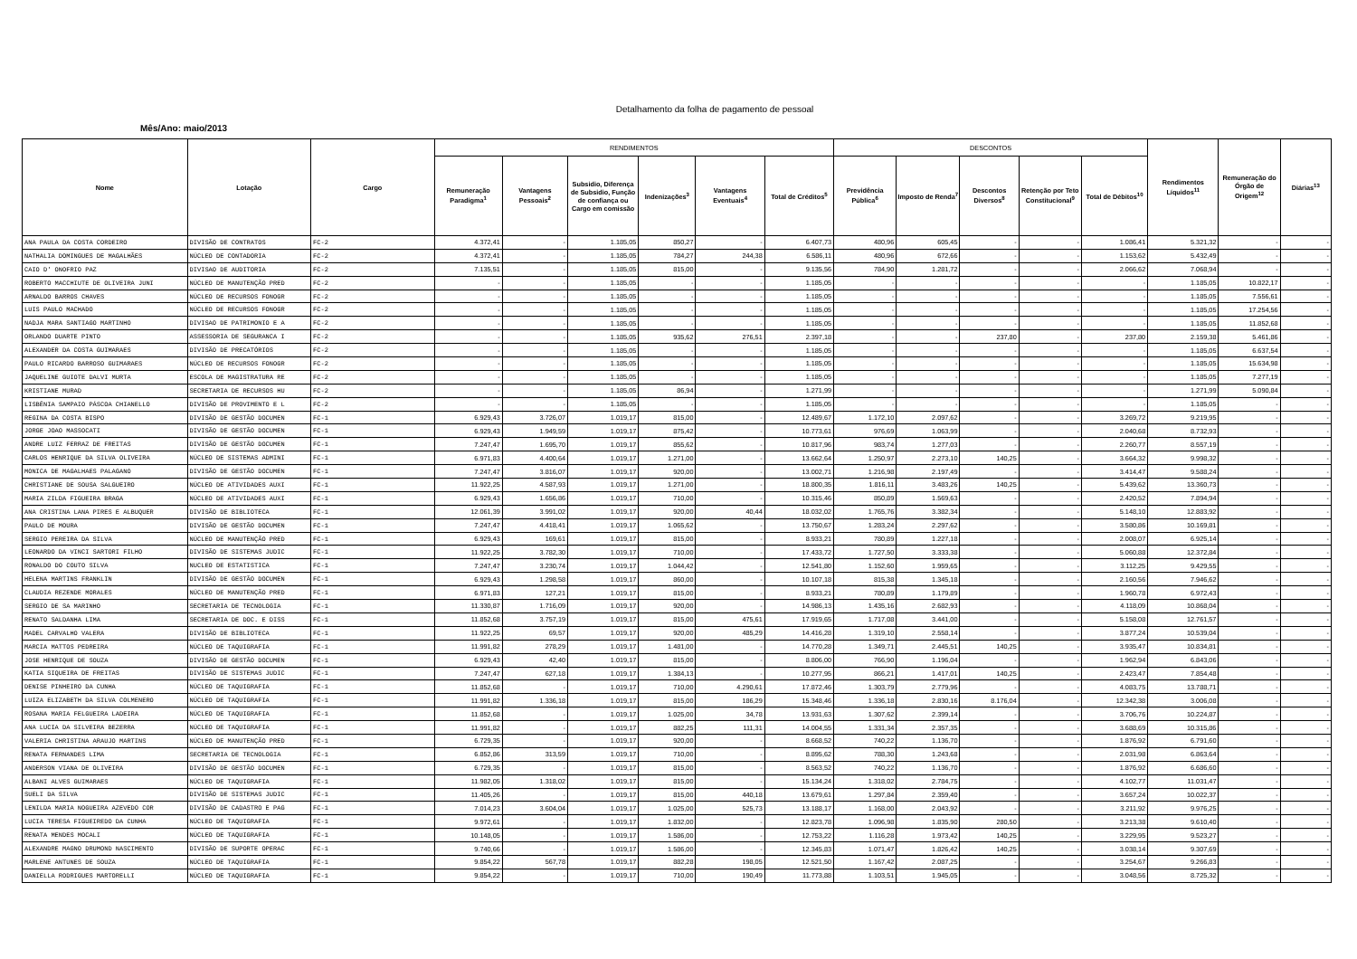Detalhamento da folha de pagamento de pessoal
Mês/Ano: maio/2013
| Nome | Lotação | Cargo | RENDIMENTOS | | | | | | DESCONTOS | | | | | Rendimentos Líquidos<sup>11</sup> | Remuneração do Órgão de Origem<sup>12</sup> | Diárias<sup>13</sup> |
| --- | --- | --- | --- | --- | --- | --- | --- | --- | --- | --- | --- | --- | --- | --- | --- | --- |
| | | | Remuneração Paradigma<sup>1</sup> | Vantagens Pessoais<sup>2</sup> | Subsidio, Diferença de Subsidio, Função de confiança ou Cargo em comissão | Indenizações<sup>3</sup> | Vantagens Eventuais<sup>4</sup> | Total de Créditos<sup>5</sup> | Previdência Pública<sup>6</sup> | Imposto de Renda<sup>7</sup> | Descontos Diversos<sup>8</sup> | Retenção por Teto Constitucional<sup>9</sup> | Total de Débitos<sup>10</sup> | | | |
| ANA PAULA DA COSTA CORDEIRO | DIVISÃO DE CONTRATOS | FC-2 | 4.372,41 | - | 1.185,05 | 850,27 | - | 6.407,73 | 480,96 | 605,45 | - | - | 1.086,41 | 5.321,32 | - | - |
| NATHALIA DOMINGUES DE MAGALHÃES | NÚCLEO DE CONTADORIA | FC-2 | 4.372,41 | - | 1.185,05 | 784,27 | 244,38 | 6.586,11 | 480,96 | 672,66 | - | - | 1.153,62 | 5.432,49 | - | - |
| CAIO D' ONOFRIO PAZ | DIVISAO DE AUDITORIA | FC-2 | 7.135,51 | - | 1.185,05 | 815,00 | - | 9.135,56 | 784,90 | 1.281,72 | - | - | 2.066,62 | 7.068,94 | - | - |
| ROBERTO MACCHIUTE DE OLIVEIRA JUNI | NÚCLEO DE MANUTENÇÃO PRED | FC-2 | - | - | 1.185,05 | - | - | 1.185,05 | - | - | - | - | - | 1.185,05 | 10.822,17 | - |
| ARNALDO BARROS CHAVES | NÚCLEO DE RECURSOS FONOGR | FC-2 | - | - | 1.185,05 | - | - | 1.185,05 | - | - | - | - | - | 1.185,05 | 7.556,61 | - |
| LUIS PAULO MACHADO | NÚCLEO DE RECURSOS FONOGR | FC-2 | - | - | 1.185,05 | - | - | 1.185,05 | - | - | - | - | - | 1.185,05 | 17.254,56 | - |
| NADJA MARA SANTIAGO MARTINHO | DIVISAO DE PATRIMONIO E A | FC-2 | - | - | 1.185,05 | - | - | 1.185,05 | - | - | - | - | - | 1.185,05 | 11.852,68 | - |
| ORLANDO DUARTE PINTO | ASSESSORIA DE SEGURANCA I | FC-2 | - | - | 1.185,05 | 935,62 | 276,51 | 2.397,18 | - | - | 237,80 | - | 237,80 | 2.159,38 | 5.461,86 | - |
| ALEXANDER DA COSTA GUIMARAES | DIVISÃO DE PRECATÓRIOS | FC-2 | - | - | 1.185,05 | - | - | 1.185,05 | - | - | - | - | - | 1.185,05 | 6.637,54 | - |
| PAULO RICARDO BARROSO GUIMARAES | NÚCLEO DE RECURSOS FONOGR | FC-2 | - | - | 1.185,05 | - | - | 1.185,05 | - | - | - | - | - | 1.185,05 | 15.634,98 | - |
| JAQUELINE GUIOTE DALVI MURTA | ESCOLA DE MAGISTRATURA RE | FC-2 | - | - | 1.185,05 | - | - | 1.185,05 | - | - | - | - | - | 1.185,05 | 7.277,19 | - |
| KRISTIANE MURAD | SECRETARIA DE RECURSOS HU | FC-2 | - | - | 1.185,05 | 86,94 | - | 1.271,99 | - | - | - | - | - | 1.271,99 | 5.090,84 | - |
| LISBÊNIA SAMPAIO PÁSCOA CHIANELLO | DIVISÃO DE PROVIMENTO E L | FC-2 | - | - | 1.185,05 | - | - | 1.185,05 | - | - | - | - | - | 1.185,05 | - | - |
| REGINA DA COSTA BISPO | DIVISÃO DE GESTÃO DOCUMEN | FC-1 | 6.929,43 | 3.726,07 | 1.019,17 | 815,00 | - | 12.489,67 | 1.172,10 | 2.097,62 | - | - | 3.269,72 | 9.219,95 | - | - |
| JORGE JOAO MASSOCATI | DIVISÃO DE GESTÃO DOCUMEN | FC-1 | 6.929,43 | 1.949,59 | 1.019,17 | 875,42 | - | 10.773,61 | 976,69 | 1.063,99 | - | - | 2.040,68 | 8.732,93 | - | - |
| ANDRE LUIZ FERRAZ DE FREITAS | DIVISÃO DE GESTÃO DOCUMEN | FC-1 | 7.247,47 | 1.695,70 | 1.019,17 | 855,62 | - | 10.817,96 | 983,74 | 1.277,03 | - | - | 2.260,77 | 8.557,19 | - | - |
| CARLOS HENRIQUE DA SILVA OLIVEIRA | NÚCLEO DE SISTEMAS ADMINI | FC-1 | 6.971,83 | 4.400,64 | 1.019,17 | 1.271,00 | - | 13.662,64 | 1.250,97 | 2.273,10 | 140,25 | - | 3.664,32 | 9.998,32 | - | - |
| MONICA DE MAGALHAES PALAGANO | DIVISÃO DE GESTÃO DOCUMEN | FC-1 | 7.247,47 | 3.816,07 | 1.019,17 | 920,00 | - | 13.002,71 | 1.216,98 | 2.197,49 | - | - | 3.414,47 | 9.588,24 | - | - |
| CHRISTIANE DE SOUSA SALGUEIRO | NÚCLEO DE ATIVIDADES AUXI | FC-1 | 11.922,25 | 4.587,93 | 1.019,17 | 1.271,00 | - | 18.800,35 | 1.816,11 | 3.483,26 | 140,25 | - | 5.439,62 | 13.360,73 | - | - |
| MARIA ZILDA FIGUEIRA BRAGA | NÚCLEO DE ATIVIDADES AUXI | FC-1 | 6.929,43 | 1.656,86 | 1.019,17 | 710,00 | - | 10.315,46 | 850,89 | 1.569,63 | - | - | 2.420,52 | 7.894,94 | - | - |
| ANA CRISTINA LANA PIRES E ALBUQUER | DIVISÃO DE BIBLIOTECA | FC-1 | 12.061,39 | 3.991,02 | 1.019,17 | 920,00 | 40,44 | 18.032,02 | 1.765,76 | 3.382,34 | - | - | 5.148,10 | 12.883,92 | - | - |
| PAULO DE MOURA | DIVISÃO DE GESTÃO DOCUMEN | FC-1 | 7.247,47 | 4.418,41 | 1.019,17 | 1.065,62 | - | 13.750,67 | 1.283,24 | 2.297,62 | - | - | 3.580,86 | 10.169,81 | - | - |
| SERGIO PEREIRA DA SILVA | NÚCLEO DE MANUTENÇÃO PRED | FC-1 | 6.929,43 | 169,61 | 1.019,17 | 815,00 | - | 8.933,21 | 780,89 | 1.227,18 | - | - | 2.008,07 | 6.925,14 | - | - |
| LEONARDO DA VINCI SARTORI FILHO | DIVISÃO DE SISTEMAS JUDIC | FC-1 | 11.922,25 | 3.782,30 | 1.019,17 | 710,00 | - | 17.433,72 | 1.727,50 | 3.333,38 | - | - | 5.060,88 | 12.372,84 | - | - |
| RONALDO DO COUTO SILVA | NUCLEO DE ESTATISTICA | FC-1 | 7.247,47 | 3.230,74 | 1.019,17 | 1.044,42 | - | 12.541,80 | 1.152,60 | 1.959,65 | - | - | 3.112,25 | 9.429,55 | - | - |
| HELENA MARTINS FRANKLIN | DIVISÃO DE GESTÃO DOCUMEN | FC-1 | 6.929,43 | 1.298,58 | 1.019,17 | 860,00 | - | 10.107,18 | 815,38 | 1.345,18 | - | - | 2.160,56 | 7.946,62 | - | - |
| CLAUDIA REZENDE MORALES | NÚCLEO DE MANUTENÇÃO PRED | FC-1 | 6.971,83 | 127,21 | 1.019,17 | 815,00 | - | 8.933,21 | 780,89 | 1.179,89 | - | - | 1.960,78 | 6.972,43 | - | - |
| SERGIO DE SA MARINHO | SECRETARIA DE TECNOLOGIA | FC-1 | 11.330,87 | 1.716,09 | 1.019,17 | 920,00 | - | 14.986,13 | 1.435,16 | 2.682,93 | - | - | 4.118,09 | 10.868,04 | - | - |
| RENATO SALDANHA LIMA | SECRETARIA DE DOC. E DISS | FC-1 | 11.852,68 | 3.757,19 | 1.019,17 | 815,00 | 475,61 | 17.919,65 | 1.717,08 | 3.441,00 | - | - | 5.158,08 | 12.761,57 | - | - |
| MADEL CARVALHO VALERA | DIVISÃO DE BIBLIOTECA | FC-1 | 11.922,25 | 69,57 | 1.019,17 | 920,00 | 485,29 | 14.416,28 | 1.319,10 | 2.558,14 | - | - | 3.877,24 | 10.539,04 | - | - |
| MARCIA MATTOS PEDREIRA | NÚCLEO DE TAQUIGRAFIA | FC-1 | 11.991,82 | 278,29 | 1.019,17 | 1.481,00 | - | 14.770,28 | 1.349,71 | 2.445,51 | 140,25 | - | 3.935,47 | 10.834,81 | - | - |
| JOSE HENRIQUE DE SOUZA | DIVISÃO DE GESTÃO DOCUMEN | FC-1 | 6.929,43 | 42,40 | 1.019,17 | 815,00 | - | 8.806,00 | 766,90 | 1.196,04 | - | - | 1.962,94 | 6.843,06 | - | - |
| KATIA SIQUEIRA DE FREITAS | DIVISÃO DE SISTEMAS JUDIC | FC-1 | 7.247,47 | 627,18 | 1.019,17 | 1.384,13 | - | 10.277,95 | 866,21 | 1.417,01 | 140,25 | - | 2.423,47 | 7.854,48 | - | - |
| DENISE PINHEIRO DA CUNHA | NÚCLEO DE TAQUIGRAFIA | FC-1 | 11.852,68 | - | 1.019,17 | 710,00 | 4.290,61 | 17.872,46 | 1.303,79 | 2.779,96 | - | - | 4.083,75 | 13.788,71 | - | - |
| LUIZA ELIZABETH DA SILVA COLMENERO | NÚCLEO DE TAQUIGRAFIA | FC-1 | 11.991,82 | 1.336,18 | 1.019,17 | 815,00 | 186,29 | 15.348,46 | 1.336,18 | 2.830,16 | 8.176,04 | - | 12.342,38 | 3.006,08 | - | - |
| ROSANA MARIA FELGUEIRA LADEIRA | NÚCLEO DE TAQUIGRAFIA | FC-1 | 11.852,68 | - | 1.019,17 | 1.025,00 | 34,78 | 13.931,63 | 1.307,62 | 2.399,14 | - | - | 3.706,76 | 10.224,87 | - | - |
| ANA LUCIA DA SILVEIRA BEZERRA | NÚCLEO DE TAQUIGRAFIA | FC-1 | 11.991,82 | - | 1.019,17 | 882,25 | 111,31 | 14.004,55 | 1.331,34 | 2.357,35 | - | - | 3.688,69 | 10.315,86 | - | - |
| VALERIA CHRISTINA ARAUJO MARTINS | NÚCLEO DE MANUTENÇÃO PRED | FC-1 | 6.729,35 | - | 1.019,17 | 920,00 | - | 8.668,52 | 740,22 | 1.136,70 | - | - | 1.876,92 | 6.791,60 | - | - |
| RENATA FERNANDES LIMA | SECRETARIA DE TECNOLOGIA | FC-1 | 6.852,86 | 313,59 | 1.019,17 | 710,00 | - | 8.895,62 | 788,30 | 1.243,68 | - | - | 2.031,98 | 6.863,64 | - | - |
| ANDERSON VIANA DE OLIVEIRA | DIVISÃO DE GESTÃO DOCUMEN | FC-1 | 6.729,35 | - | 1.019,17 | 815,00 | - | 8.563,52 | 740,22 | 1.136,70 | - | - | 1.876,92 | 6.686,60 | - | - |
| ALBANI ALVES GUIMARAES | NÚCLEO DE TAQUIGRAFIA | FC-1 | 11.982,05 | 1.318,02 | 1.019,17 | 815,00 | - | 15.134,24 | 1.318,02 | 2.784,75 | - | - | 4.102,77 | 11.031,47 | - | - |
| SUELI DA SILVA | DIVISÃO DE SISTEMAS JUDIC | FC-1 | 11.405,26 | - | 1.019,17 | 815,00 | 440,18 | 13.679,61 | 1.297,84 | 2.359,40 | - | - | 3.657,24 | 10.022,37 | - | - |
| LENILDA MARIA NOGUEIRA AZEVEDO COR | DIVISÃO DE CADASTRO E PAG | FC-1 | 7.014,23 | 3.604,04 | 1.019,17 | 1.025,00 | 525,73 | 13.188,17 | 1.168,00 | 2.043,92 | - | - | 3.211,92 | 9.976,25 | - | - |
| LUCIA TERESA FIGUEIREDO DA CUNHA | NÚCLEO DE TAQUIGRAFIA | FC-1 | 9.972,61 | - | 1.019,17 | 1.832,00 | - | 12.823,78 | 1.096,98 | 1.835,90 | 280,50 | - | 3.213,38 | 9.610,40 | - | - |
| RENATA MENDES MOCALI | NÚCLEO DE TAQUIGRAFIA | FC-1 | 10.148,05 | - | 1.019,17 | 1.586,00 | - | 12.753,22 | 1.116,28 | 1.973,42 | 140,25 | - | 3.229,95 | 9.523,27 | - | - |
| ALEXANDRE MAGNO DRUMOND NASCIMENTO | DIVISÃO DE SUPORTE OPERAC | FC-1 | 9.740,66 | - | 1.019,17 | 1.586,00 | - | 12.345,83 | 1.071,47 | 1.826,42 | 140,25 | - | 3.038,14 | 9.307,69 | - | - |
| MARLENE ANTUNES DE SOUZA | NÚCLEO DE TAQUIGRAFIA | FC-1 | 9.854,22 | 567,78 | 1.019,17 | 882,28 | 198,05 | 12.521,50 | 1.167,42 | 2.087,25 | - | - | 3.254,67 | 9.266,83 | - | - |
| DANIELLA RODRIGUES MARTORELLI | NÚCLEO DE TAQUIGRAFIA | FC-1 | 9.854,22 | - | 1.019,17 | 710,00 | 190,49 | 11.773,88 | 1.103,51 | 1.945,05 | - | - | 3.048,56 | 8.725,32 | - | - |